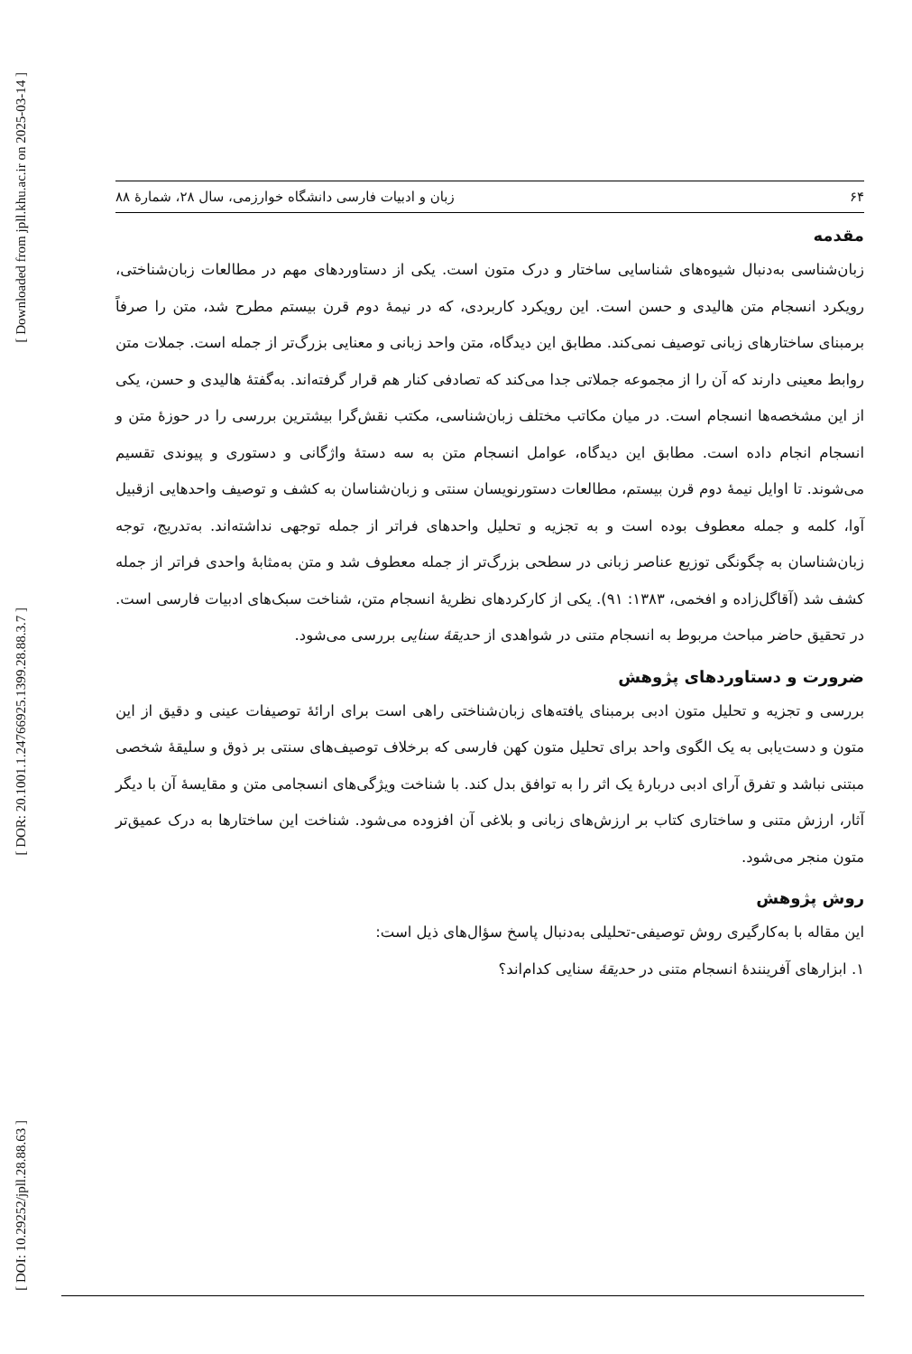[ Downloaded from jpll.khu.ac.ir on 2025-03-14 ]
[ DOR: 20.1001.1.24766925.1399.28.88.3.7 ]
[ DOI: 10.29252/jpll.28.88.63 ]
۶۴ زبان و ادبیات فارسی دانشگاه خوارزمی، سال ۲۸، شمارهٔ ۸۸
مقدمه
زبان‌شناسی به‌دنبال شیوه‌های شناسایی ساختار و درک متون است. یکی از دستاوردهای مهم در مطالعات زبان‌شناختی، رویکرد انسجام متن هالیدی و حسن است. این رویکرد کاربردی، که در نیمهٔ دوم قرن بیستم مطرح شد، متن را صرفاً برمبنای ساختارهای زبانی توصیف نمی‌کند. مطابق این دیدگاه، متن واحد زبانی و معنایی بزرگ‌تر از جمله است. جملات متن روابط معینی دارند که آن را از مجموعه جملاتی جدا می‌کند که تصادفی کنار هم قرار گرفته‌اند. به‌گفتهٔ هالیدی و حسن، یکی از این مشخصه‌ها انسجام است. در میان مکاتب مختلف زبان‌شناسی، مکتب نقش‌گرا بیشترین بررسی را در حوزهٔ متن و انسجام انجام داده است. مطابق این دیدگاه، عوامل انسجام متن به سه دستهٔ واژگانی و دستوری و پیوندی تقسیم می‌شوند. تا اوایل نیمهٔ دوم قرن بیستم، مطالعات دستورنویسان سنتی و زبان‌شناسان به کشف و توصیف واحدهایی ازقبیل آوا، کلمه و جمله معطوف بوده است و به تجزیه و تحلیل واحدهای فراتر از جمله توجهی نداشته‌اند. به‌تدریج، توجه زبان‌شناسان به چگونگی توزیع عناصر زبانی در سطحی بزرگ‌تر از جمله معطوف شد و متن به‌مثابهٔ واحدی فراتر از جمله کشف شد (آقاگل‌زاده و افخمی، ۱۳۸۳: ۹۱). یکی از کارکردهای نظریهٔ انسجام متن، شناخت سبک‌های ادبیات فارسی است. در تحقیق حاضر مباحث مربوط به انسجام متنی در شواهدی از حدیقهٔ سنایی بررسی می‌شود.
ضرورت و دستاوردهای پژوهش
بررسی و تجزیه و تحلیل متون ادبی برمبنای یافته‌های زبان‌شناختی راهی است برای ارائهٔ توصیفات عینی و دقیق از این متون و دست‌یابی به یک الگوی واحد برای تحلیل متون کهن فارسی که برخلاف توصیف‌های سنتی بر ذوق و سلیقهٔ شخصی مبتنی نباشد و تفرق آرای ادبی دربارهٔ یک اثر را به توافق بدل کند. با شناخت ویژگی‌های انسجامی متن و مقایسهٔ آن با دیگر آثار، ارزش متنی و ساختاری کتاب بر ارزش‌های زبانی و بلاغی آن افزوده می‌شود. شناخت این ساختارها به درک عمیق‌تر متون منجر می‌شود.
روش پژوهش
این مقاله با به‌کارگیری روش توصیفی-تحلیلی به‌دنبال پاسخ سؤال‌های ذیل است:
۱. ابزارهای آفرینندهٔ انسجام متنی در حدیقهٔ سنایی کدام‌اند؟